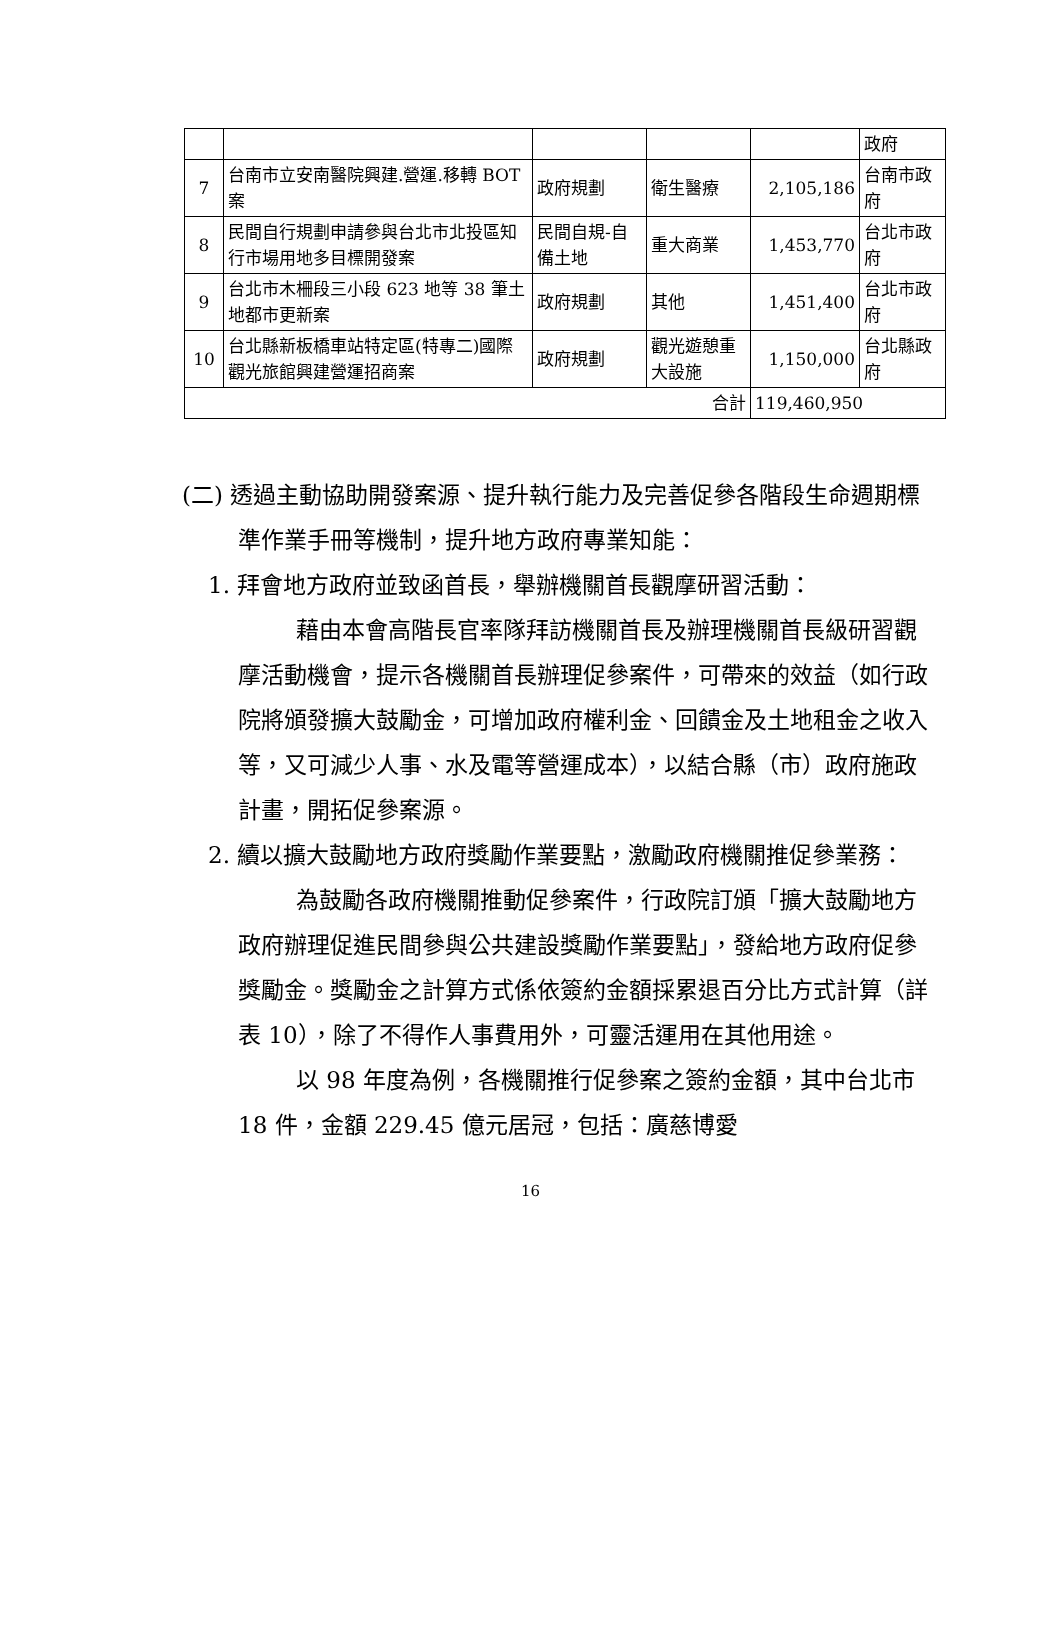| | | | | | 政府 |
| 7 | 台南市立安南醫院興建.營運.移轉 BOT 案 | 政府規劃 | 衛生醫療 | 2,105,186 | 台南市政府 |
| 8 | 民間自行規劃申請參與台北市北投區知行市場用地多目標開發案 | 民間自規-自備土地 | 重大商業 | 1,453,770 | 台北市政府 |
| 9 | 台北市木柵段三小段 623 地等 38 筆土地都市更新案 | 政府規劃 | 其他 | 1,451,400 | 台北市政府 |
| 10 | 台北縣新板橋車站特定區(特專二)國際觀光旅館興建營運招商案 | 政府規劃 | 觀光遊憩重大設施 | 1,150,000 | 台北縣政府 |
| 合計 | | | | 119,460,950 | |
(二) 透過主動協助開發案源、提升執行能力及完善促參各階段生命週期標準作業手冊等機制，提升地方政府專業知能：
1. 拜會地方政府並致函首長，舉辦機關首長觀摩研習活動：
藉由本會高階長官率隊拜訪機關首長及辦理機關首長級研習觀摩活動機會，提示各機關首長辦理促參案件，可帶來的效益（如行政院將頒發擴大鼓勵金，可增加政府權利金、回饋金及土地租金之收入等，又可減少人事、水及電等營運成本），以結合縣（市）政府施政計畫，開拓促參案源。
2. 續以擴大鼓勵地方政府獎勵作業要點，激勵政府機關推促參業務：
為鼓勵各政府機關推動促參案件，行政院訂頒「擴大鼓勵地方政府辦理促進民間參與公共建設獎勵作業要點」，發給地方政府促參獎勵金。獎勵金之計算方式係依簽約金額採累退百分比方式計算（詳表 10），除了不得作人事費用外，可靈活運用在其他用途。
以 98 年度為例，各機關推行促參案之簽約金額，其中台北市 18 件，金額 229.45 億元居冠，包括：廣慈博愛
16